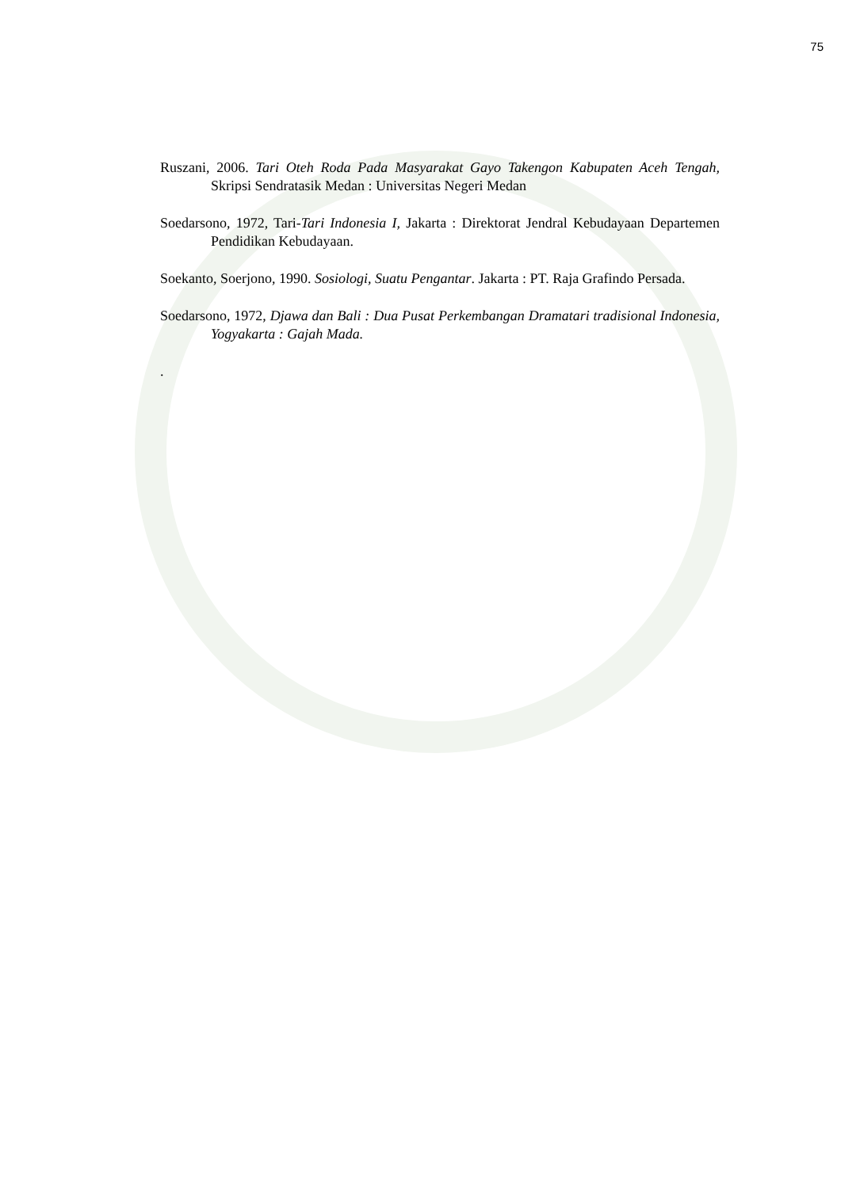75
Ruszani, 2006. Tari Oteh Roda Pada Masyarakat Gayo Takengon Kabupaten Aceh Tengah, Skripsi Sendratasik Medan : Universitas Negeri Medan
Soedarsono, 1972, Tari-Tari Indonesia I, Jakarta : Direktorat Jendral Kebudayaan Departemen Pendidikan Kebudayaan.
Soekanto, Soerjono, 1990. Sosiologi, Suatu Pengantar. Jakarta : PT. Raja Grafindo Persada.
Soedarsono, 1972, Djawa dan Bali : Dua Pusat Perkembangan Dramatari tradisional Indonesia, Yogyakarta : Gajah Mada.
.